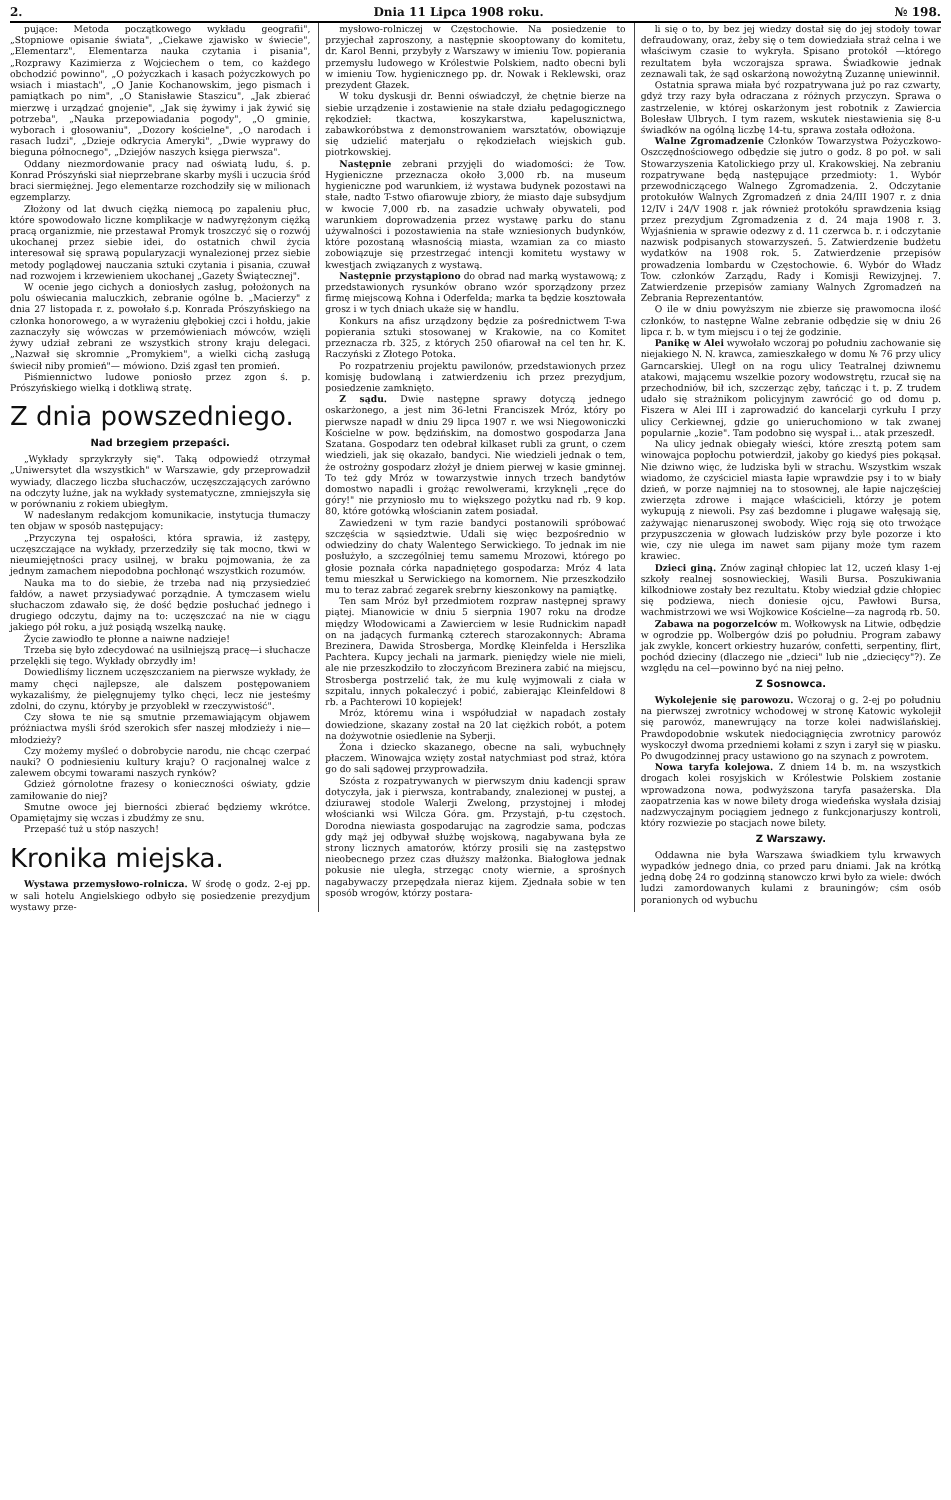2. Dnia 11 Lipca 1908 roku. № 198.
pujące: Metoda początkowego wykładu geografii", „Stopniowe opisanie świata", „Ciekawe zjawisko w świecie", „Elementarz", Elementarza nauka czytania i pisania", „Rozprawy Kazimierza z Wojciechem o tem, co każdego obchodzić powinno", „O pożyczkach i kasach pożyczkowych po wsiach i miastach", „O Janie Kochanowskim, jego pismach i pamiątkach po nim", „O Stanisławie Staszicu", „Jak zbierać mierzwę i urządzać gnojenie", „Jak się żywimy i jak żywić się potrzeba", „Nauka przepowiadania pogody", „O gminie, wyborach i głosowaniu", „Dozory kościelne", „O narodach i rasach ludzi", „Dzieje odkrycia Ameryki", „Dwie wyprawy do bieguna północnego", „Dziejów naszych księga pierwsza".
Oddany niezmordowanie pracy nad oświatą ludu, ś. p. Konrad Prószyński siał nieprzebrane skarby myśli i uczucia śród braci siermiężnej. Jego elementarze rozchodziły się w milionach egzemplarzy.
Złożony od lat dwuch ciężką niemocą po zapaleniu płuc, które spowodowało liczne komplikacje w nadwyrężonym ciężką pracą organizmie, nie przestawał Promyk troszczyć się o rozwój ukochanej przez siebie idei, do ostatnich chwil życia interesował się sprawą popularyzacji wynalezionej przez siebie metody poglądowej nauczania sztuki czytania i pisania, czuwał nad rozwojem i krzewieniem ukochanej „Gazety Świątecznej".
W ocenie jego cichych a doniosłych zasług, położonych na polu oświecania maluczkich, zebranie ogólne b. „Macierzy" z dnia 27 listopada r. z. powołało ś.p. Konrada Prószyńskiego na członka honorowego, a w wyrażeniu głębokiej czci i hołdu, jakie zaznaczyły się wówczas w przemówieniach mówców, wzięli żywy udział zebrani ze wszystkich strony kraju delegaci. „Nazwał się skromnie „Promykiem", a wielki cichą zasługą świecił niby promień"— mówiono. Dziś zgasł ten promień.
Piśmiennictwo ludowe poniosło przez zgon ś. p. Prószyńskiego wielką i dotkliwą stratę.
Z dnia powszedniego.
Nad brzegiem przepaści.
„Wykłady sprzykrzyły się". Taką odpowiedź otrzymał „Uniwersytet dla wszystkich" w Warszawie, gdy przeprowadził wywiady, dlaczego liczba słuchaczów, uczęszczających zarówno na odczyty luźne, jak na wykłady systematyczne, zmniejszyła się w porównaniu z rokiem ubiegłym.
W nadesłanym redakcjom komunikacie, instytucja tłumaczy ten objaw w sposób następujący:
„Przyczyna tej ospałości, która sprawia, iż zastępy, uczęszczające na wykłady, przerzedziły się tak mocno, tkwi w nieumiejętności pracy usilnej, w braku pojmowania, że za jednym zamachem niepodobna pochłonąć wszystkich rozumów.
Nauka ma to do siebie, że trzeba nad nią przysiedzieć fałdów, a nawet przysiadywać porządnie. A tymczasem wielu słuchaczom zdawało się, że dość będzie posłuchać jednego i drugiego odczytu, dajmy na to: uczęszczać na nie w ciągu jakiego pół roku, a już posiądą wszelką naukę.
Życie zawiodło te płonne a naiwne nadzieje!
Trzeba się było zdecydować na usilniejszą pracę—i słuchacze przelękli się tego. Wykłady obrzydły im!
Dowiedliśmy licznem uczęszczaniem na pierwsze wykłady, że mamy chęci najlepsze, ale dalszem postępowaniem wykazaliśmy, że pielęgnujemy tylko chęci, lecz nie jesteśmy zdolni, do czynu, któryby je przyoblekł w rzeczywistość".
Czy słowa te nie są smutnie przemawiającym objawem próżniactwa myśli śród szerokich sfer naszej młodzieży i nie—młodzieży?
Czy możemy myśleć o dobrobycie narodu, nie chcąc czerpać nauki? O podniesieniu kultury kraju? O racjonalnej walce z zalewem obcymi towarami naszych rynków?
Gdzież górnolotne frazesy o konieczności oświaty, gdzie zamiłowanie do niej?
Smutne owoce jej bierności zbierać będziemy wkrótce. Opamiętajmy się wczas i zbudźmy ze snu.
Przepaść tuż u stóp naszych!
Kronika miejska.
Wystawa przemysłowo-rolnicza. W środę o godz. 2-ej pp. w sali hotelu Angielskiego odbyło się posiedzenie prezydjum wystawy prze-
mysłowo-rolniczej w Częstochowie. Na posiedzenie to przyjechał zaproszony, a następnie skooptowany do komitetu, dr. Karol Benni, przybyły z Warszawy w imieniu Tow. popierania przemysłu ludowego w Królestwie Polskiem, nadto obecni byli w imieniu Tow. hygienicznego pp. dr. Nowak i Reklewski, oraz prezydent Głazek.
W toku dyskusji dr. Benni oświadczył, że chętnie bierze na siebie urządzenie i zostawienie na stałe działu pedagogicznego rękodzieł: tkactwa, koszykarstwa, kapelusznictwa, zabawkoróbstwa z demonstrowaniem warsztatów, obowiązuje się udzielić materjału o rękodziełach wiejskich gub. piotrkowskiej.
Następnie zebrani przyjęli do wiadomości: że Tow. Hygieniczne przeznacza około 3,000 rb. na museum hygieniczne pod warunkiem, iż wystawa budynek pozostawi na stałe, nadto T-stwo ofiarowuje zbiory, że miasto daje subsydjum w kwocie 7,000 rb. na zasadzie uchwały obywateli, pod warunkiem doprowadzenia przez wystawę parku do stanu używalności i pozostawienia na stałe wzniesionych budynków, które pozostaną własnością miasta, wzamian za co miasto zobowiązuje się przestrzegać intencji komitetu wystawy w kwestjach związanych z wystawą.
Następnie przystąpiono do obrad nad marką wystawową; z przedstawionych rysunków obrano wzór sporządzony przez firmę miejscową Kohna i Oderfelda; marka ta będzie kosztowała grosz i w tych dniach ukaże się w handlu.
Konkurs na afisz urządzony będzie za pośrednictwem T-wa popierania sztuki stosowanej w Krakowie, na co Komitet przeznacza rb. 325, z których 250 ofiarował na cel ten hr. K. Raczyński z Złotego Potoka.
Po rozpatrzeniu projektu pawilonów, przedstawionych przez komisję budowlaną i zatwierdzeniu ich przez prezydjum, posiedzenie zamknięto.
Z sądu. Dwie następne sprawy dotyczą jednego oskarżonego, a jest nim 36-letni Franciszek Mróz, który po pierwsze napadł w dniu 29 lipca 1907 r. we wsi Niegowoniczki Kościelne w pow. będzińskim, na domostwo gospodarza Jana Szatana. Gospodarz ten odebrał kilkaset rubli za grunt, o czem wiedzieli, jak się okazało, bandyci. Nie wiedzieli jednak o tem, że ostrożny gospodarz złożył je dniem pierwej w kasie gminnej. To też gdy Mróz w towarzystwie innych trzech bandytów domostwo napadli i grożąc rewolwerami, krzyknęli „ręce do góry!" nie przyniosło mu to większego pożytku nad rb. 9 kop. 80, które gotówką włościanin zatem posiadał.
Zawiedzeni w tym razie bandyci postanowili spróbować szczęścia w sąsiedztwie. Udali się więc bezpośrednio w odwiedziny do chaty Walentego Serwickiego. To jednak im nie posłużyło, a szczególniej temu samemu Mrozowi, którego po głosie poznała córka napadniętego gospodarza: Mróz 4 lata temu mieszkał u Serwickiego na komornem. Nie przeszkodziło mu to teraz zabrać zegarek srebrny kieszonkowy na pamiątkę.
Ten sam Mróz był przedmiotem rozpraw następnej sprawy piątej. Mianowicie w dniu 5 sierpnia 1907 roku na drodze między Włodowicami a Zawierciem w lesie Rudnickim napadł on na jadących furmanką czterech starozakonnych: Abrama Brezinera, Dawida Strosberga, Mordkę Kleinfelda i Herszlika Pachtera. Kupcy jechali na jarmark. pieniędzy wiele nie mieli, ale nie przeszkodziło to złoczyńcom Brezinera zabić na miejscu, Strosberga postrzelić tak, że mu kulę wyjmowali z ciała w szpitalu, innych pokaleczyć i pobić, zabierając Kleinfeldowi 8 rb. a Pachterowi 10 kopiejek!
Mróz, któremu wina i współudział w napadach zostały dowiedzione, skazany został na 20 lat ciężkich robót, a potem na dożywotnie osiedlenie na Syberji.
Żona i dziecko skazanego, obecne na sali, wybuchnęły płaczem. Winowajca wzięty został natychmiast pod straż, która go do sali sądowej przyprowadziła.
Szósta z rozpatrywanych w pierwszym dniu kadencji spraw dotyczyła, jak i pierwsza, kontrabandy, znalezionej w pustej, a dziurawej stodole Walerji Zwelong, przystojnej i młodej włościanki wsi Wilcza Góra. gm. Przystajń, p-tu częstoch. Dorodna niewiasta gospodarując na zagrodzie sama, podczas gdy mąż jej odbywał służbę wojskową, nagabywana była ze strony licznych amatorów, którzy prosili się na zastępstwo nieobecnego przez czas dłuższy małżonka. Białogłowa jednak pokusie nie uległa, strzegąc cnoty wiernie, a sprośnych nagabywaczy przepędzała nieraz kijem. Zjednała sobie w ten sposób wrogów, którzy postara-
li się o to, by bez jej wiedzy dostał się do jej stodoły towar defraudowany, oraz, żeby się o tem dowiedziała straż celna i we właściwym czasie to wykryła. Spisano protokół —którego rezultatem była wczorajsza sprawa. Świadkowie jednak zeznawali tak, że sąd oskarżoną nowożytną Zuzannę uniewinnił.
Ostatnia sprawa miała być rozpatrywana już po raz czwarty, gdyż trzy razy była odraczana z różnych przyczyn. Sprawa o zastrzelenie, w której oskarżonym jest robotnik z Zawiercia Bolesław Ulbrych. I tym razem, wskutek niestawienia się 8-u świadków na ogólną liczbę 14-tu, sprawa została odłożona.
Walne Zgromadzenie Członków Towarzystwa Pożyczkowo-Oszczędnościowego odbędzie się jutro o godz. 8 po poł. w sali Stowarzyszenia Katolickiego przy ul. Krakowskiej. Na zebraniu rozpatrywane będą następujące przedmioty: 1. Wybór przewodniczącego Walnego Zgromadzenia. 2. Odczytanie protokułów Walnych Zgromadzeń z dnia 24/III 1907 r. z dnia 12/IV i 24/V 1908 r. jak również protokółu sprawdzenia ksiąg przez prezydjum Zgromadzenia z d. 24 maja 1908 r. 3. Wyjaśnienia w sprawie odezwy z d. 11 czerwca b. r. i odczytanie nazwisk podpisanych stowarzyszeń. 5. Zatwierdzenie budżetu wydatków na 1908 rok. 5. Zatwierdzenie przepisów prowadzenia lombardu w Częstochowie. 6. Wybór do Władz Tow. członków Zarządu, Rady i Komisji Rewizyjnej. 7. Zatwierdzenie przepisów zamiany Walnych Zgromadzeń na Zebrania Reprezentantów.
O ile w dniu powyższym nie zbierze się prawomocna ilość członków, to następne Walne zebranie odbędzie się w dniu 26 lipca r. b. w tym miejscu i o tej że godzinie.
Panikę w Alei wywołało wczoraj po południu zachowanie się niejakiego N. N. krawca, zamieszkałego w domu № 76 przy ulicy Garncarskiej. Uległ on na rogu ulicy Teatralnej dziwnemu atakowi, mającemu wszelkie pozory wodowstrętu, rzucał się na przechodniów, bił ich, szczerząc zęby, tańcząc i t. p. Z trudem udało się strażnikom policyjnym zawrócić go od domu p. Fiszera w Alei III i zaprowadzić do kancelarji cyrkułu I przy ulicy Cerkiewnej, gdzie go unieruchomiono w tak zwanej popularnie „kozie". Tam podobno się wyspał i... atak przeszedł.
Na ulicy jednak obiegały wieści, które zresztą potem sam winowajca popłochu potwierdził, jakoby go kiedyś pies pokąsał. Nie dziwno więc, że ludziska byli w strachu. Wszystkim wszak wiadomo, że czyściciel miasta łapie wprawdzie psy i to w biały dzień, w porze najmniej na to stosownej, ale łapie najczęściej zwierzęta zdrowe i mające właścicieli, którzy je potem wykupują z niewoli. Psy zaś bezdomne i plugawe wałęsają się, zażywając nienaruszonej swobody. Więc roją się oto trwożące przypuszczenia w głowach ludzisków przy byle pozorze i kto wie, czy nie ulega im nawet sam pijany może tym razem krawiec.
Dzieci giną. Znów zaginął chłopiec lat 12, uczeń klasy 1-ej szkoły realnej sosnowieckiej, Wasili Bursa. Poszukiwania kilkodniowe zostały bez rezultatu. Ktoby wiedział gdzie chłopiec się podziewa, niech doniesie ojcu, Pawłowi Bursa, wachmistrzowi we wsi Wojkowice Kościelne—za nagrodą rb. 50.
Zabawa na pogorzelców m. Wołkowysk na Litwie, odbędzie w ogrodzie pp. Wolbergów dziś po południu. Program zabawy jak zwykle, koncert orkiestry huzarów, confetti, serpentiny, flirt, pochód dzieciny (dlaczego nie „dzieci" lub nie „dziecięcy"?). Ze względu na cel—powinno być na niej pełno.
Z Sosnowca.
Wykolejenie się parowozu. Wczoraj o g. 2-ej po południu na pierwszej zwrotnicy wchodowej w stronę Katowic wykolejił się parowóz, manewrujący na torze kolei nadwiślańskiej. Prawdopodobnie wskutek niedociągnięcia zwrotnicy parowóz wyskoczył dwoma przedniemi kołami z szyn i zarył się w piasku. Po dwugodzinnej pracy ustawiono go na szynach z powrotem.
Nowa taryfa kolejowa. Z dniem 14 b. m. na wszystkich drogach kolei rosyjskich w Królestwie Polskiem zostanie wprowadzona nowa, podwyższona taryfa pasażerska. Dla zaopatrzenia kas w nowe bilety droga wiedeńska wysłała dzisiaj nadzwyczajnym pociągiem jednego z funkcjonarjuszy kontroli, który rozwiezie po stacjach nowe bilety.
Z Warszawy.
Oddawna nie była Warszawa świadkiem tylu krwawych wypadków jednego dnia, co przed paru dniami. Jak na krótką jedną dobę 24 ro godzinną stanowczo krwi było za wiele: dwóch ludzi zamordowanych kulami z brauningów; cśm osób poranionych od wybuchu